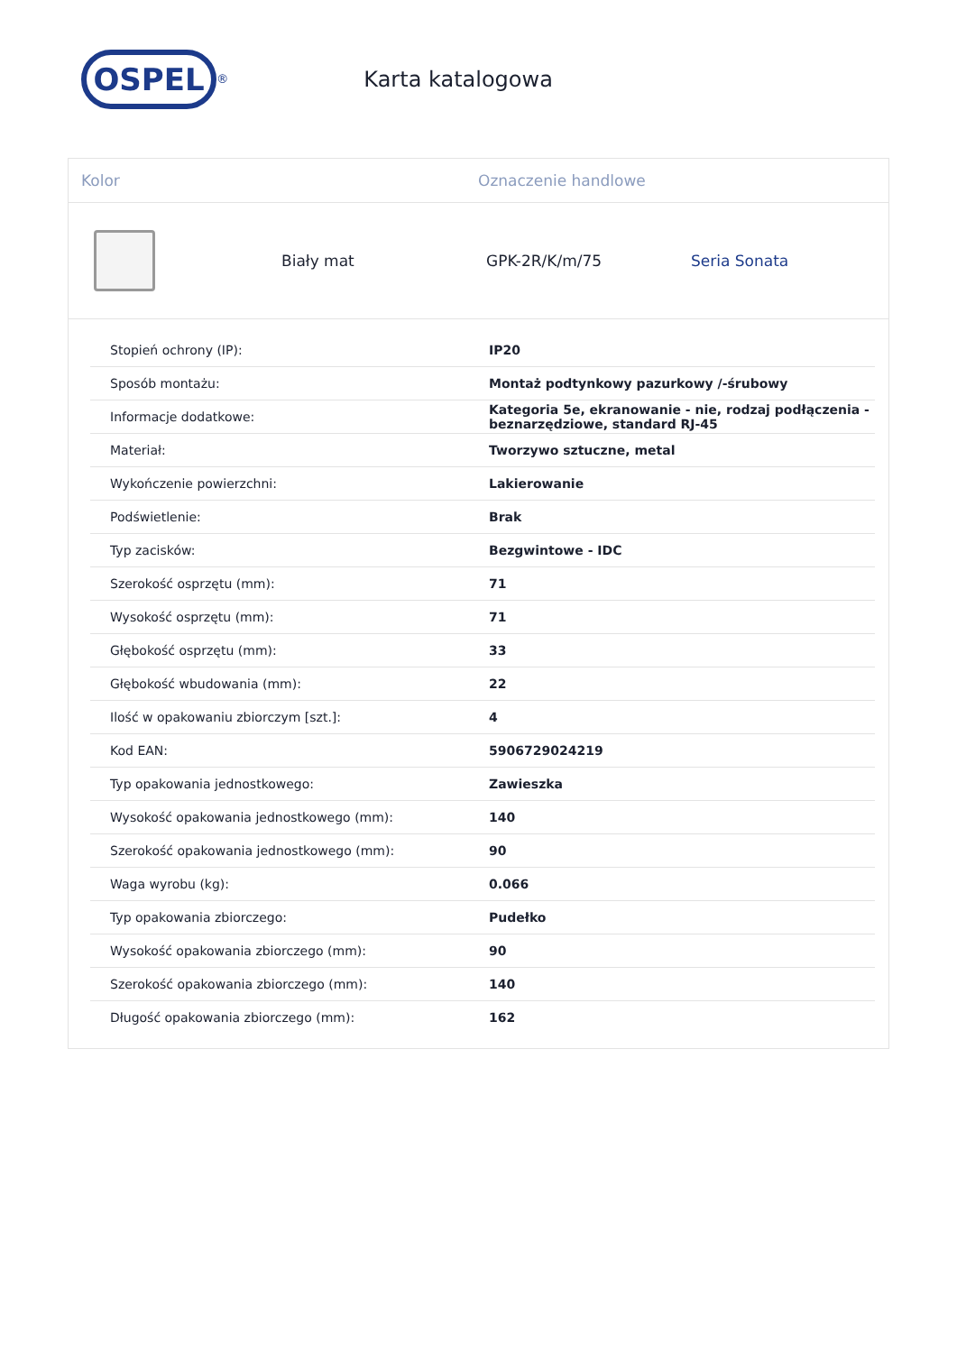OSPEL
<sup>®</sup>
Karta katalogowa
Kolor Oznaczenie handlowe
Biały mat GPK-2R/K/m/75 Seria Sonata
| Stopień ochrony (IP): | IP20 |
| Sposób montażu: | Montaż podtynkowy pazurkowy /-śrubowy |
| Informacje dodatkowe: | Kategoria 5e, ekranowanie - nie, rodzaj podłączenia - beznarzędziowe, standard RJ-45 |
| Materiał: | Tworzywo sztuczne, metal |
| Wykończenie powierzchni: | Lakierowanie |
| Podświetlenie: | Brak |
| Typ zacisków: | Bezgwintowe - IDC |
| Szerokość osprzętu (mm): | 71 |
| Wysokość osprzętu (mm): | 71 |
| Głębokość osprzętu (mm): | 33 |
| Głębokość wbudowania (mm): | 22 |
| Ilość w opakowaniu zbiorczym [szt.]: | 4 |
| Kod EAN: | 5906729024219 |
| Typ opakowania jednostkowego: | Zawieszka |
| Wysokość opakowania jednostkowego (mm): | 140 |
| Szerokość opakowania jednostkowego (mm): | 90 |
| Waga wyrobu (kg): | 0.066 |
| Typ opakowania zbiorczego: | Pudełko |
| Wysokość opakowania zbiorczego (mm): | 90 |
| Szerokość opakowania zbiorczego (mm): | 140 |
| Długość opakowania zbiorczego (mm): | 162 |